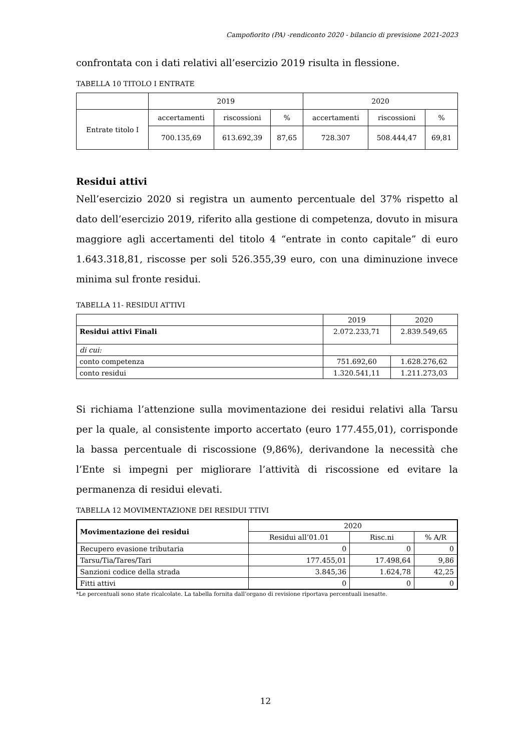Campofiorito (PA) -rendiconto 2020 - bilancio di previsione 2021-2023
confrontata con i dati relativi all’esercizio 2019 risulta in flessione.
TABELLA 10 TITOLO I ENTRATE
| | 2019 | | | 2020 | | |
| Entrate titolo I | accertamenti | riscossioni | % | accertamenti | riscossioni | % |
| | 700.135,69 | 613.692,39 | 87,65 | 728.307 | 508.444,47 | 69,81 |
Residui attivi
Nell’esercizio 2020 si registra un aumento percentuale del 37% rispetto al dato dell’esercizio 2019, riferito alla gestione di competenza, dovuto in misura maggiore agli accertamenti del titolo 4 “entrate in conto capitale” di euro 1.643.318,81, riscosse per soli 526.355,39 euro, con una diminuzione invece minima sul fronte residui.
TABELLA 11- RESIDUI ATTIVI
| | 2019 | 2020 |
| Residui attivi Finali | 2.072.233,71 | 2.839.549,65 |
| di cui: | | |
| conto competenza | 751.692,60 | 1.628.276,62 |
| conto residui | 1.320.541,11 | 1.211.273,03 |
Si richiama l’attenzione sulla movimentazione dei residui relativi alla Tarsu per la quale, al consistente importo accertato (euro 177.455,01), corrisponde la bassa percentuale di riscossione (9,86%), derivandone la necessità che l’Ente si impegni per migliorare l’attività di riscossione ed evitare la permanenza di residui elevati.
TABELLA 12 MOVIMENTAZIONE DEI RESIDUI TTIVI
| Movimentazione dei residui | 2020 | | |
| --- | --- | --- | --- |
| | Residui all’01.01 | Risc.ni | % A/R |
| Recupero evasione tributaria | 0 | 0 | 0 |
| Tarsu/Tia/Tares/Tari | 177.455,01 | 17.498,64 | 9,86 |
| Sanzioni codice della strada | 3.845,36 | 1.624,78 | 42,25 |
| Fitti attivi | 0 | 0 | 0 |
*Le percentuali sono state ricalcolate. La tabella fornita dall’organo di revisione riportava percentuali inesatte.
12